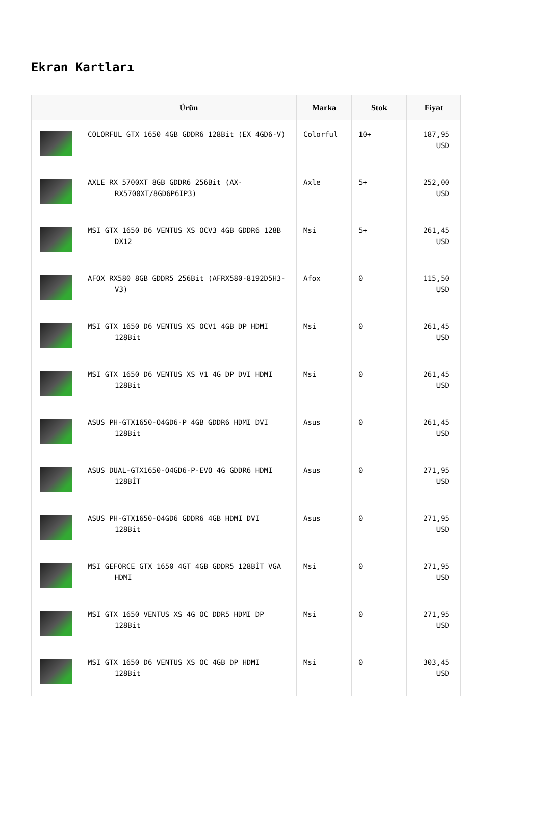Ekran Kartları
| | Ürün | Marka | Stok | Fiyat |
| --- | --- | --- | --- | --- |
| | COLORFUL GTX 1650 4GB GDDR6 128Bit (EX 4GD6-V) | Colorful | 10+ | 187,95 USD |
| | AXLE RX 5700XT 8GB GDDR6 256Bit (AX-RX5700XT/8GD6P6IP3) | Axle | 5+ | 252,00 USD |
| | MSI GTX 1650 D6 VENTUS XS OCV3 4GB GDDR6 128B DX12 | Msi | 5+ | 261,45 USD |
| | AFOX RX580 8GB GDDR5 256Bit (AFRX580-8192D5H3-V3) | Afox | 0 | 115,50 USD |
| | MSI GTX 1650 D6 VENTUS XS OCV1 4GB DP HDMI 128Bit | Msi | 0 | 261,45 USD |
| | MSI GTX 1650 D6 VENTUS XS V1 4G DP DVI HDMI 128Bit | Msi | 0 | 261,45 USD |
| | ASUS PH-GTX1650-O4GD6-P 4GB GDDR6 HDMI DVI 128Bit | Asus | 0 | 261,45 USD |
| | ASUS DUAL-GTX1650-O4GD6-P-EVO 4G GDDR6 HDMI 128BİT | Asus | 0 | 271,95 USD |
| | ASUS PH-GTX1650-O4GD6 GDDR6 4GB HDMI DVI 128Bit | Asus | 0 | 271,95 USD |
| | MSI GEFORCE GTX 1650 4GT 4GB GDDR5 128BİT VGA HDMI | Msi | 0 | 271,95 USD |
| | MSI GTX 1650 VENTUS XS 4G OC DDR5 HDMI DP 128Bit | Msi | 0 | 271,95 USD |
| | MSI GTX 1650 D6 VENTUS XS OC 4GB DP HDMI 128Bit | Msi | 0 | 303,45 USD |